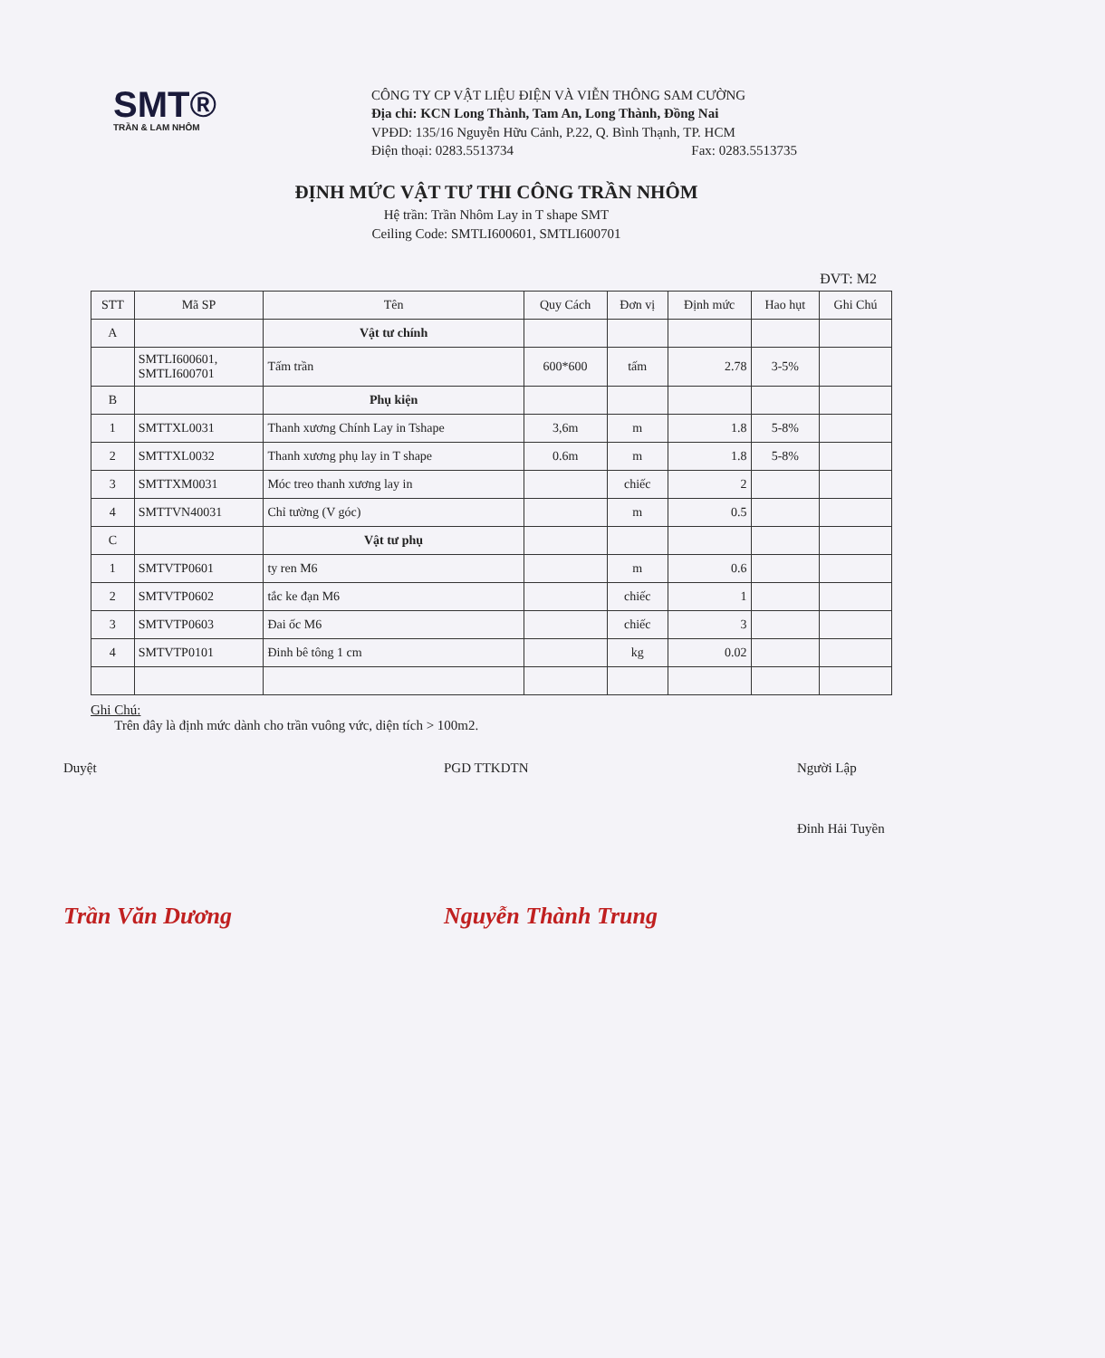SMT®
TRẦN & LAM NHÔM
CÔNG TY CP VẬT LIỆU ĐIỆN VÀ VIỄN THÔNG SAM CƯỜNG
Địa chỉ: KCN Long Thành, Tam An, Long Thành, Đồng Nai
VPĐD: 135/16 Nguyễn Hữu Cảnh, P.22, Q. Bình Thạnh, TP. HCM
Điện thoại: 0283.5513734 Fax: 0283.5513735
ĐỊNH MỨC VẬT TƯ THI CÔNG TRẦN NHÔM
Hệ trần: Trần Nhôm Lay in T shape SMT
Ceiling Code: SMTLI600601, SMTLI600701
ĐVT: M2
| STT | Mã SP | Tên | Quy Cách | Đơn vị | Định mức | Hao hụt | Ghi Chú |
| --- | --- | --- | --- | --- | --- | --- | --- |
| A | | Vật tư chính | | | | | |
| | SMTLI600601, SMTLI600701 | Tấm trần | 600*600 | tấm | 2.78 | 3-5% | |
| B | | Phụ kiện | | | | | |
| 1 | SMTTXL0031 | Thanh xương Chính Lay in Tshape | 3,6m | m | 1.8 | 5-8% | |
| 2 | SMTTXL0032 | Thanh xương phụ lay in T shape | 0.6m | m | 1.8 | 5-8% | |
| 3 | SMTTXM0031 | Móc treo thanh xương lay in | | chiếc | 2 | | |
| 4 | SMTTVN40031 | Chỉ tường (V góc) | | m | 0.5 | | |
| C | | Vật tư phụ | | | | | |
| 1 | SMTVTP0601 | ty ren M6 | | m | 0.6 | | |
| 2 | SMTVTP0602 | tắc ke đạn M6 | | chiếc | 1 | | |
| 3 | SMTVTP0603 | Đai ốc M6 | | chiếc | 3 | | |
| 4 | SMTVTP0101 | Đinh bê tông 1 cm | | kg | 0.02 | | |
Ghi Chú:
Trên đây là định mức dành cho trần vuông vức, diện tích > 100m2.
Duyệt
Trần Văn Dương
PGD TTKDTN
Nguyễn Thành Trung
Người Lập
Đinh Hải Tuyền